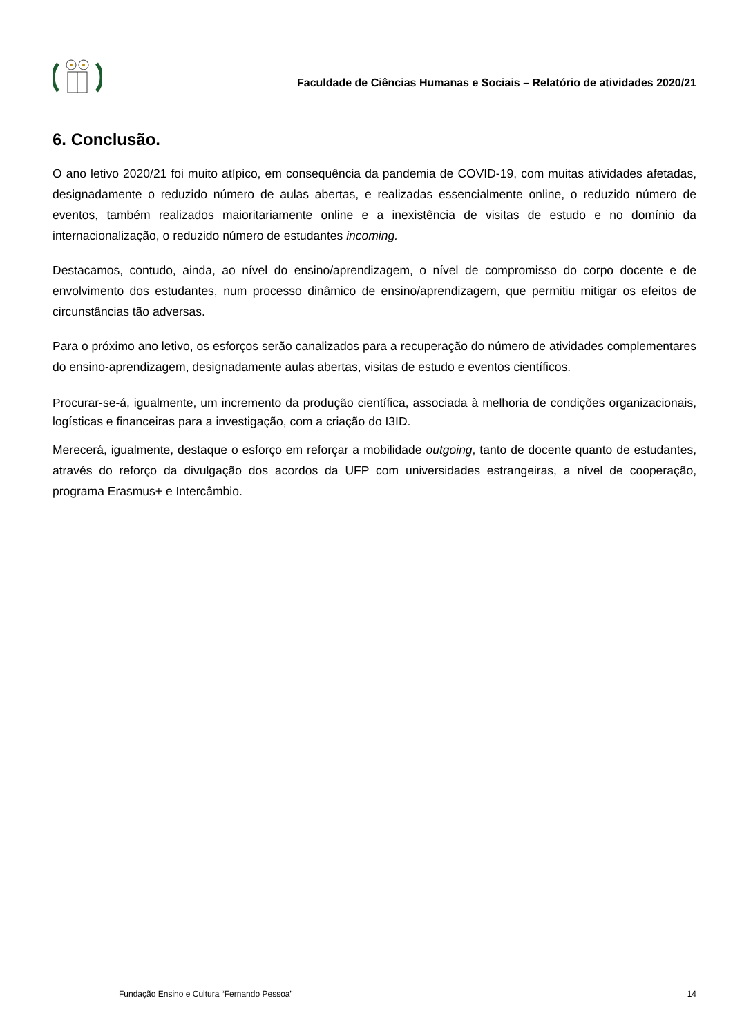Faculdade de Ciências Humanas e Sociais – Relatório de atividades 2020/21
6. Conclusão.
O ano letivo 2020/21 foi muito atípico, em consequência da pandemia de COVID-19, com muitas atividades afetadas, designadamente o reduzido número de aulas abertas, e realizadas essencialmente online, o reduzido número de eventos, também realizados maioritariamente online e a inexistência de visitas de estudo e no domínio da internacionalização, o reduzido número de estudantes incoming.
Destacamos, contudo, ainda, ao nível do ensino/aprendizagem, o nível de compromisso do corpo docente e de envolvimento dos estudantes, num processo dinâmico de ensino/aprendizagem, que permitiu mitigar os efeitos de circunstâncias tão adversas.
Para o próximo ano letivo, os esforços serão canalizados para a recuperação do número de atividades complementares do ensino-aprendizagem, designadamente aulas abertas, visitas de estudo e eventos científicos.
Procurar-se-á, igualmente, um incremento da produção científica, associada à melhoria de condições organizacionais, logísticas e financeiras para a investigação, com a criação do I3ID.
Merecerá, igualmente, destaque o esforço em reforçar a mobilidade outgoing, tanto de docente quanto de estudantes, através do reforço da divulgação dos acordos da UFP com universidades estrangeiras, a nível de cooperação, programa Erasmus+ e Intercâmbio.
Fundação Ensino e Cultura “Fernando Pessoa” 14